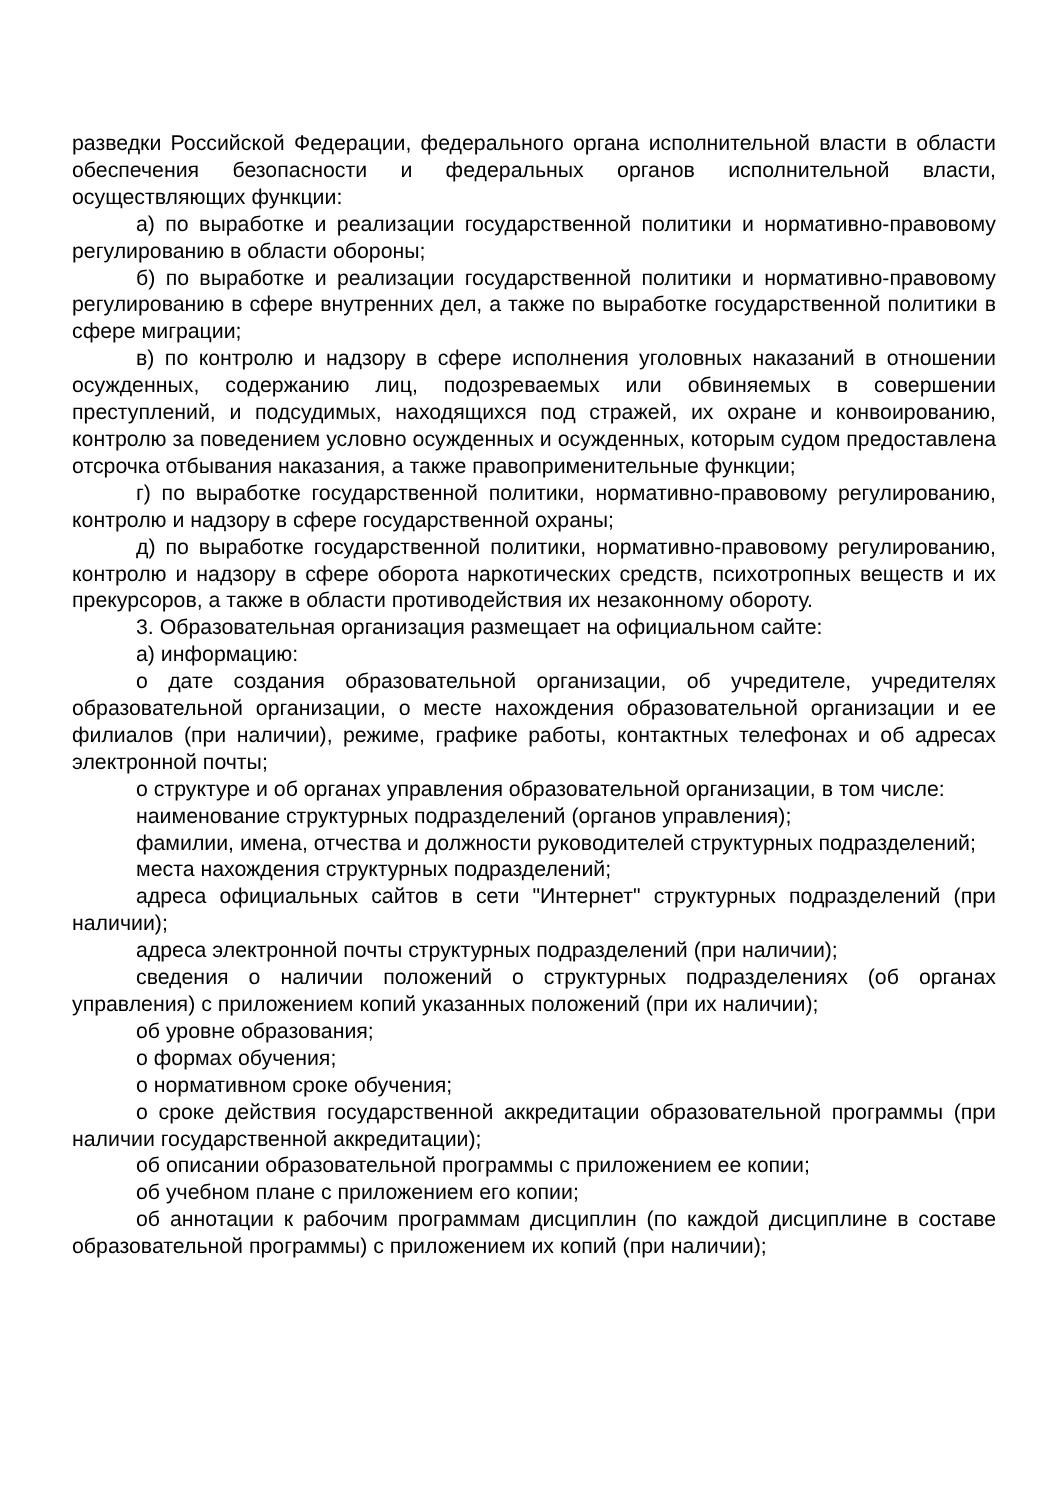разведки Российской Федерации, федерального органа исполнительной власти в области обеспечения безопасности и федеральных органов исполнительной власти, осуществляющих функции:
а) по выработке и реализации государственной политики и нормативно-правовому регулированию в области обороны;
б) по выработке и реализации государственной политики и нормативно-правовому регулированию в сфере внутренних дел, а также по выработке государственной политики в сфере миграции;
в) по контролю и надзору в сфере исполнения уголовных наказаний в отношении осужденных, содержанию лиц, подозреваемых или обвиняемых в совершении преступлений, и подсудимых, находящихся под стражей, их охране и конвоированию, контролю за поведением условно осужденных и осужденных, которым судом предоставлена отсрочка отбывания наказания, а также правоприменительные функции;
г) по выработке государственной политики, нормативно-правовому регулированию, контролю и надзору в сфере государственной охраны;
д) по выработке государственной политики, нормативно-правовому регулированию, контролю и надзору в сфере оборота наркотических средств, психотропных веществ и их прекурсоров, а также в области противодействия их незаконному обороту.
3. Образовательная организация размещает на официальном сайте:
а) информацию:
о дате создания образовательной организации, об учредителе, учредителях образовательной организации, о месте нахождения образовательной организации и ее филиалов (при наличии), режиме, графике работы, контактных телефонах и об адресах электронной почты;
о структуре и об органах управления образовательной организации, в том числе:
наименование структурных подразделений (органов управления);
фамилии, имена, отчества и должности руководителей структурных подразделений;
места нахождения структурных подразделений;
адреса официальных сайтов в сети "Интернет" структурных подразделений (при наличии);
адреса электронной почты структурных подразделений (при наличии);
сведения о наличии положений о структурных подразделениях (об органах управления) с приложением копий указанных положений (при их наличии);
об уровне образования;
о формах обучения;
о нормативном сроке обучения;
о сроке действия государственной аккредитации образовательной программы (при наличии государственной аккредитации);
об описании образовательной программы с приложением ее копии;
об учебном плане с приложением его копии;
об аннотации к рабочим программам дисциплин (по каждой дисциплине в составе образовательной программы) с приложением их копий (при наличии);